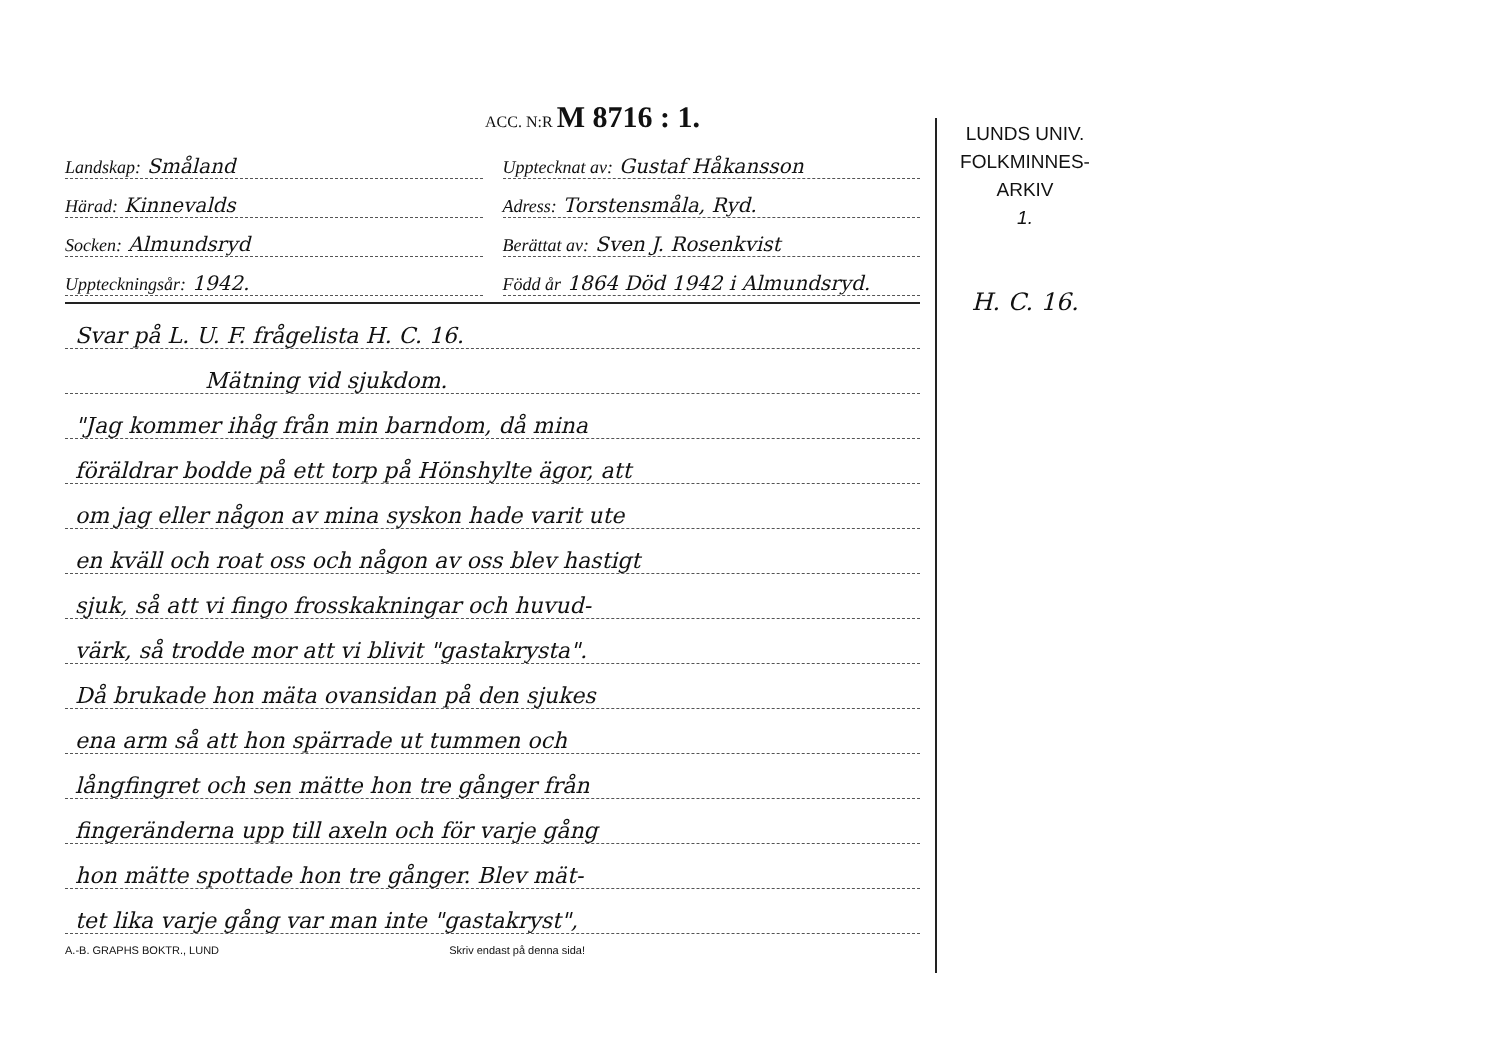ACC. N:R M 8716 : 1.
Landskap: Småland
Upptecknat av: Gustaf Håkansson
Härad: Kinnevalds
Adress: Torstensmåla, Ryd.
Socken: Almundsryd
Berättat av: Sven J. Rosenkvist
Uppteckningsår: 1942.
Född år 1864 Död 1942 i Almundsryd.
Svar på L. U. F. frågelista H. C. 16.
Mätning vid sjukdom.
"Jag kommer ihåg från min barndom, då mina
föräldrar bodde på ett torp på Hönshylte ägor, att
om jag eller någon av mina syskon hade varit ute
en kväll och roat oss och någon av oss blev hastigt
sjuk, så att vi fingo frosskakningar och huvud-
värk, så trodde mor att vi blivit "gastakrysta".
Då brukade hon mäta ovansidan på den sjukes
ena arm så att hon spärrade ut tummen och
långfingret och sen mätte hon tre gånger från
fingeränderna upp till axeln och för varje gång
hon mätte spottade hon tre gånger. Blev mät-
tet lika varje gång var man inte "gastakryst",
A.-B. GRAPHS BOKTR., LUND Skriv endast på denna sida!
LUNDS UNIV.
FOLKMINNES-
ARKIV
1.
H. C. 16.